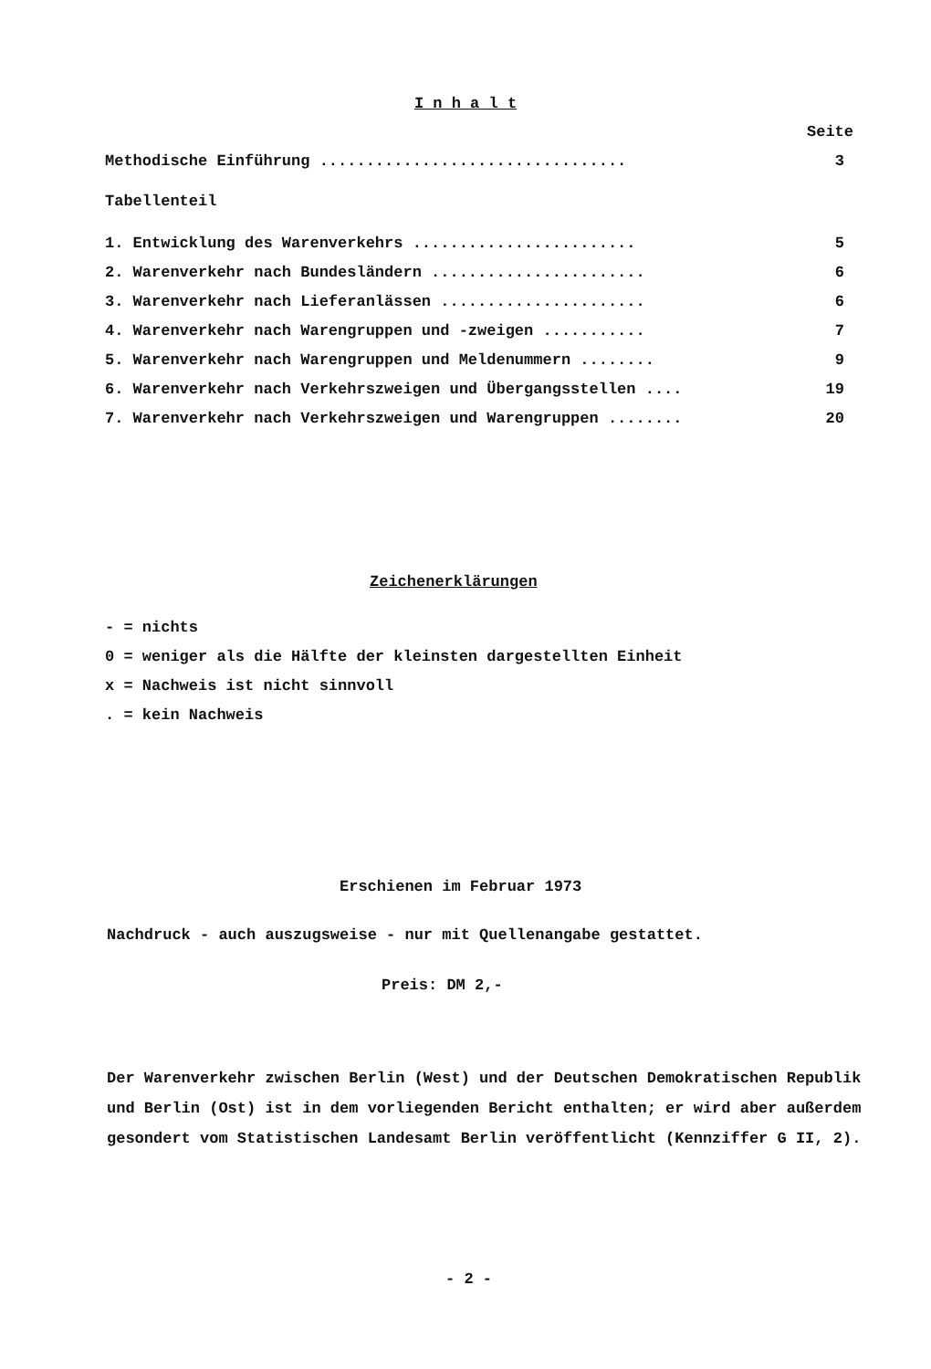I n h a l t
| | Seite |
| Methodische Einführung ................................. | 3 |
| Tabellenteil | |
| 1. Entwicklung des Warenverkehrs ........................ | 5 |
| 2. Warenverkehr nach Bundesländern ....................... | 6 |
| 3. Warenverkehr nach Lieferanlässen ...................... | 6 |
| 4. Warenverkehr nach Warengruppen und -zweigen ........... | 7 |
| 5. Warenverkehr nach Warengruppen und Meldenummern ........ | 9 |
| 6. Warenverkehr nach Verkehrszweigen und Übergangsstellen .... | 19 |
| 7. Warenverkehr nach Verkehrszweigen und Warengruppen ........ | 20 |
Zeichenerklärungen
- = nichts
0 = weniger als die Hälfte der kleinsten dargestellten Einheit
x = Nachweis ist nicht sinnvoll
. = kein Nachweis
Erschienen im Februar 1973
Nachdruck - auch auszugsweise - nur mit Quellenangabe gestattet.
Preis: DM 2,-
Der Warenverkehr zwischen Berlin (West) und der Deutschen Demokratischen Republik und Berlin (Ost) ist in dem vorliegenden Bericht enthalten; er wird aber außerdem gesondert vom Statistischen Landesamt Berlin veröffentlicht (Kennziffer G II, 2).
- 2 -